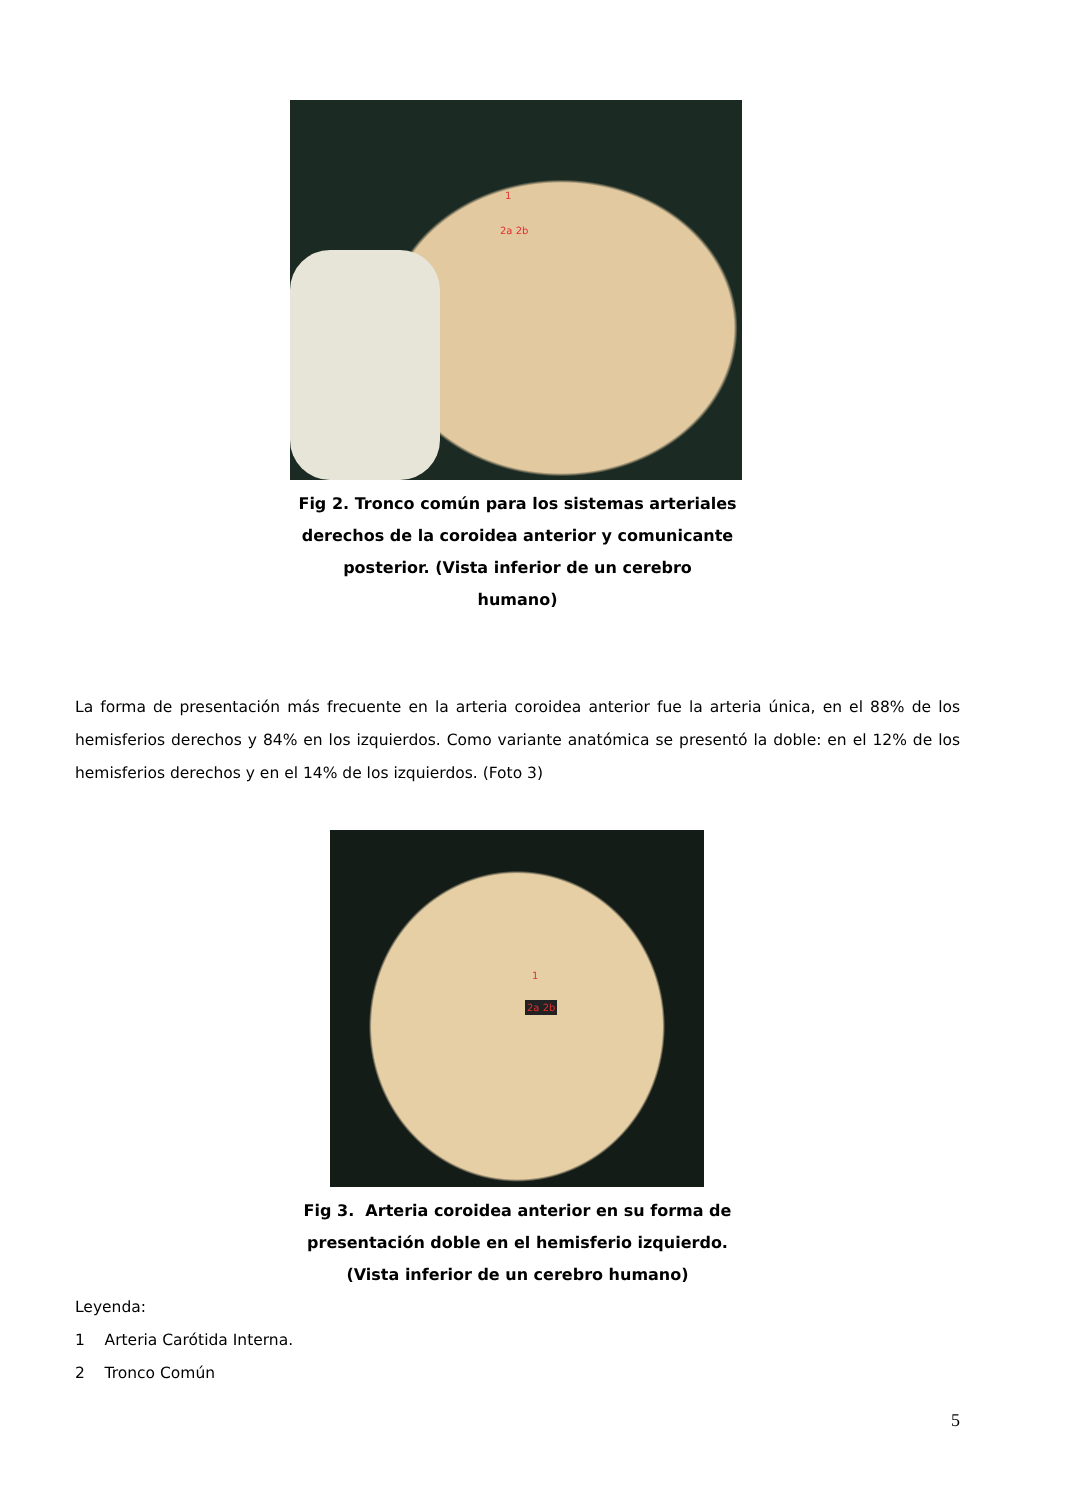1
2a 2b
Fig 2. Tronco común para los sistemas arteriales
derechos de la coroidea anterior y comunicante
posterior. (Vista inferior de un cerebro
humano)
La forma de presentación más frecuente en la arteria coroidea anterior fue la arteria única, en el 88% de los hemisferios derechos y 84% en los izquierdos. Como variante anatómica se presentó la doble: en el 12% de los hemisferios derechos y en el 14% de los izquierdos. (Foto 3)
1
2a 2b
Fig 3. Arteria coroidea anterior en su forma de
presentación doble en el hemisferio izquierdo.
(Vista inferior de un cerebro humano)
Leyenda:
1 Arteria Carótida Interna.
2 Tronco Común
5